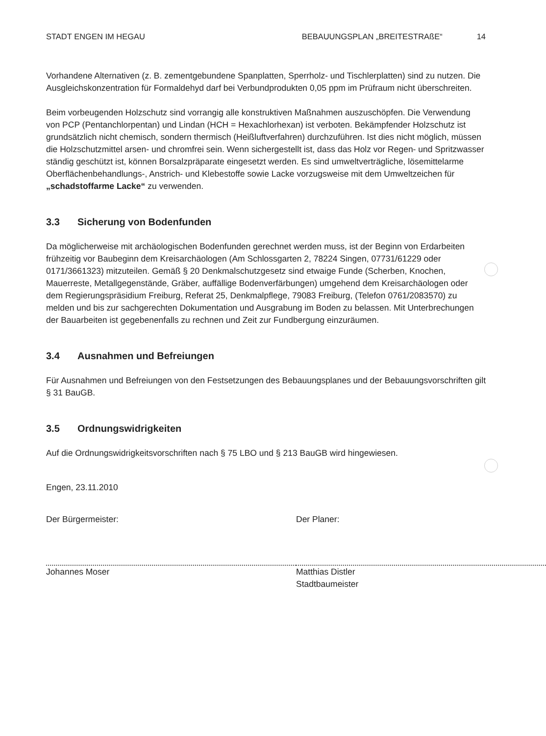STADT ENGEN IM HEGAU BEBAUUNGSPLAN „BREITESTRAßE“14
Vorhandene Alternativen (z. B. zementgebundene Spanplatten, Sperrholz- und Tischlerplatten) sind zu nutzen. Die Ausgleichskonzentration für Formaldehyd darf bei Verbundprodukten 0,05 ppm im Prüfraum nicht überschreiten.
Beim vorbeugenden Holzschutz sind vorrangig alle konstruktiven Maßnahmen auszuschöpfen. Die Verwendung von PCP (Pentanchlorpentan) und Lindan (HCH = Hexachlorhexan) ist verboten. Bekämpfender Holzschutz ist grundsätzlich nicht chemisch, sondern thermisch (Heißluftverfahren) durchzuführen. Ist dies nicht möglich, müssen die Holzschutzmittel arsen- und chromfrei sein. Wenn sichergestellt ist, dass das Holz vor Regen- und Spritzwasser ständig geschützt ist, können Borsalzpräparate eingesetzt werden. Es sind umweltverträgliche, lösemittelarme Oberflächenbehandlungs-, Anstrich- und Klebestoffe sowie Lacke vorzugsweise mit dem Umweltzeichen für „schadstoffarme Lacke“ zu verwenden.
3.3 Sicherung von Bodenfunden
Da möglicherweise mit archäologischen Bodenfunden gerechnet werden muss, ist der Beginn von Erdarbeiten frühzeitig vor Baubeginn dem Kreisarchäologen (Am Schlossgarten 2, 78224 Singen, 07731/61229 oder 0171/3661323) mitzuteilen. Gemäß § 20 Denkmalschutzgesetz sind etwaige Funde (Scherben, Knochen, Mauerreste, Metallgegenstände, Gräber, auffällige Bodenverfärbungen) umgehend dem Kreisarchäologen oder dem Regierungspräsidium Freiburg, Referat 25, Denkmalpflege, 79083 Freiburg, (Telefon 0761/2083570) zu melden und bis zur sachgerechten Dokumentation und Ausgrabung im Boden zu belassen. Mit Unterbrechungen der Bauarbeiten ist gegebenenfalls zu rechnen und Zeit zur Fundbergung einzuräumen.
3.4 Ausnahmen und Befreiungen
Für Ausnahmen und Befreiungen von den Festsetzungen des Bebauungsplanes und der Bebauungsvorschriften gilt § 31 BauGB.
3.5 Ordnungswidrigkeiten
Auf die Ordnungswidrigkeitsvorschriften nach § 75 LBO und § 213 BauGB wird hingewiesen.
Engen, 23.11.2010
Der Bürgermeister:
Johannes Moser
Der Planer:
Matthias Distler
Stadtbaumeister